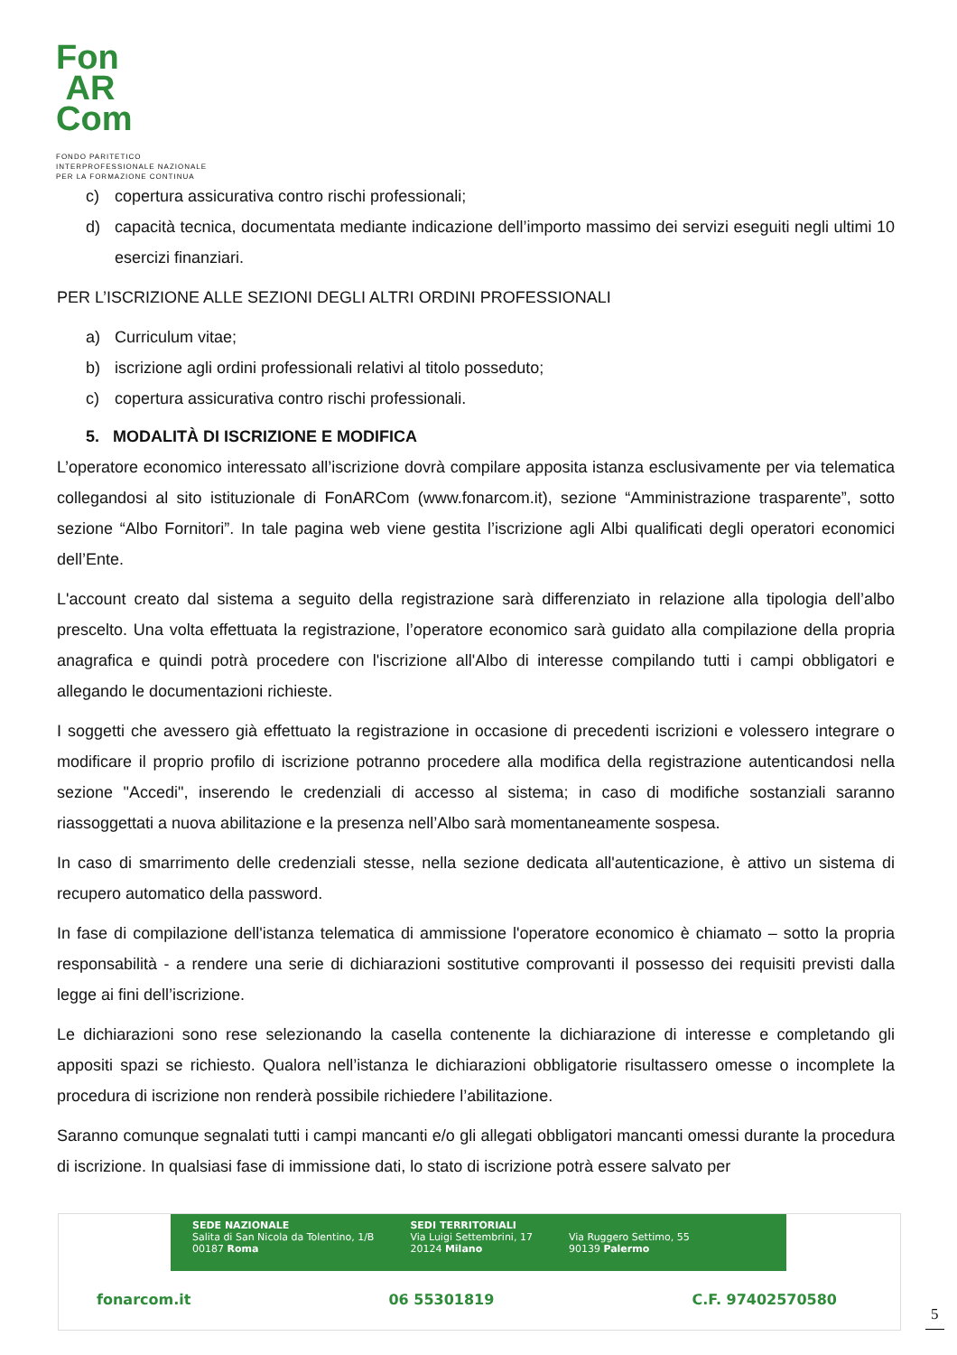Fon
AR
Com
FONDO PARITETICO
INTERPROFESSIONALE NAZIONALE
PER LA FORMAZIONE CONTINUA
c) copertura assicurativa contro rischi professionali;
d) capacità tecnica, documentata mediante indicazione dell’importo massimo dei servizi eseguiti negli ultimi 10 esercizi finanziari.
PER L’ISCRIZIONE ALLE SEZIONI DEGLI ALTRI ORDINI PROFESSIONALI
a) Curriculum vitae;
b) iscrizione agli ordini professionali relativi al titolo posseduto;
c) copertura assicurativa contro rischi professionali.
5. MODALITÀ DI ISCRIZIONE E MODIFICA
L’operatore economico interessato all’iscrizione dovrà compilare apposita istanza esclusivamente per via telematica collegandosi al sito istituzionale di FonARCom (www.fonarcom.it), sezione “Amministrazione trasparente”, sotto sezione “Albo Fornitori”. In tale pagina web viene gestita l’iscrizione agli Albi qualificati degli operatori economici dell’Ente.
L'account creato dal sistema a seguito della registrazione sarà differenziato in relazione alla tipologia dell’albo prescelto. Una volta effettuata la registrazione, l’operatore economico sarà guidato alla compilazione della propria anagrafica e quindi potrà procedere con l'iscrizione all'Albo di interesse compilando tutti i campi obbligatori e allegando le documentazioni richieste.
I soggetti che avessero già effettuato la registrazione in occasione di precedenti iscrizioni e volessero integrare o modificare il proprio profilo di iscrizione potranno procedere alla modifica della registrazione autenticandosi nella sezione "Accedi", inserendo le credenziali di accesso al sistema; in caso di modifiche sostanziali saranno riassoggettati a nuova abilitazione e la presenza nell’Albo sarà momentaneamente sospesa.
In caso di smarrimento delle credenziali stesse, nella sezione dedicata all'autenticazione, è attivo un sistema di recupero automatico della password.
In fase di compilazione dell'istanza telematica di ammissione l'operatore economico è chiamato – sotto la propria responsabilità - a rendere una serie di dichiarazioni sostitutive comprovanti il possesso dei requisiti previsti dalla legge ai fini dell’iscrizione.
Le dichiarazioni sono rese selezionando la casella contenente la dichiarazione di interesse e completando gli appositi spazi se richiesto. Qualora nell’istanza le dichiarazioni obbligatorie risultassero omesse o incomplete la procedura di iscrizione non renderà possibile richiedere l’abilitazione.
Saranno comunque segnalati tutti i campi mancanti e/o gli allegati obbligatori mancanti omessi durante la procedura di iscrizione. In qualsiasi fase di immissione dati, lo stato di iscrizione potrà essere salvato per
SEDE NAZIONALE
Salita di San Nicola da Tolentino, 1/B
00187 Roma
SEDI TERRITORIALI
Via Luigi Settembrini, 17
20124 Milano
Via Ruggero Settimo, 55
90139 Palermo
fonarcom.it 06 55301819 C.F. 97402570580
5